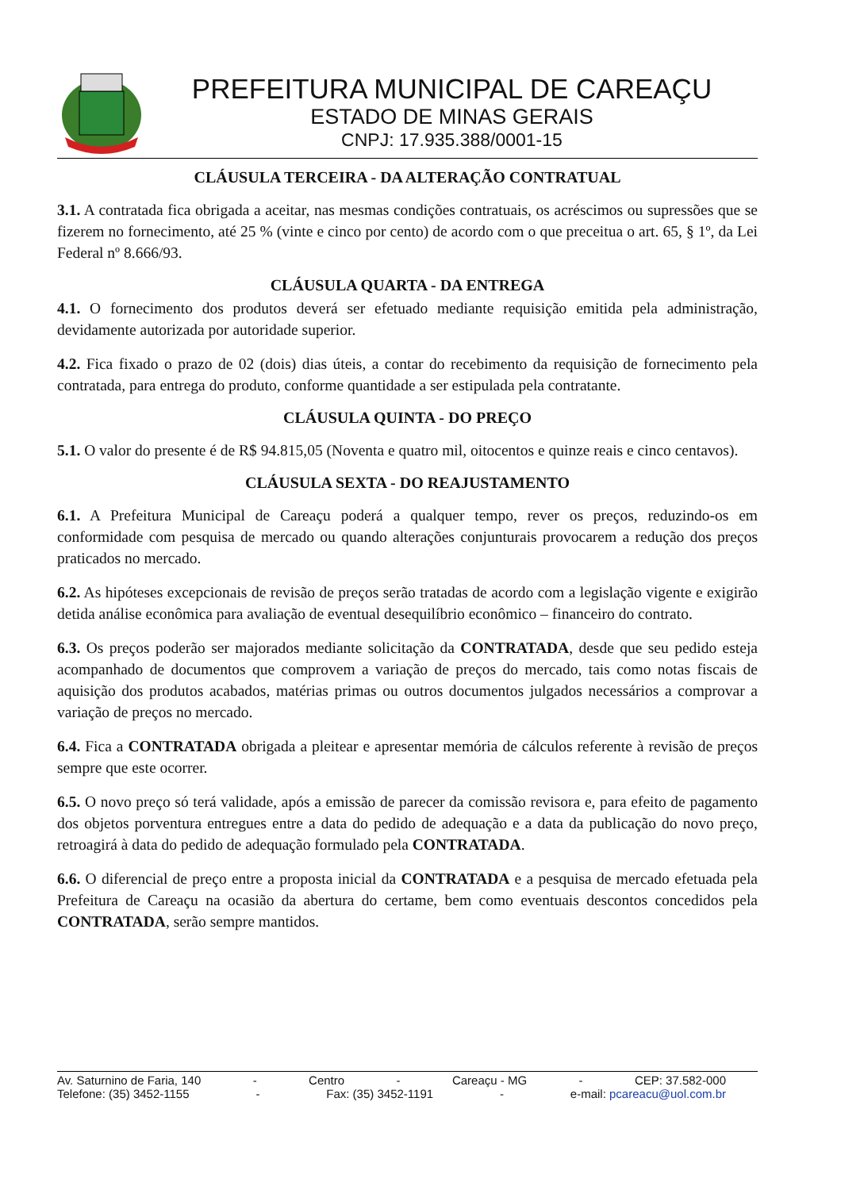PREFEITURA MUNICIPAL DE CAREAÇU
ESTADO DE MINAS GERAIS
CNPJ: 17.935.388/0001-15
CLÁUSULA TERCEIRA - DA ALTERAÇÃO CONTRATUAL
3.1. A contratada fica obrigada a aceitar, nas mesmas condições contratuais, os acréscimos ou supressões que se fizerem no fornecimento, até 25 % (vinte e cinco por cento) de acordo com o que preceitua o art. 65, § 1º, da Lei Federal nº 8.666/93.
CLÁUSULA QUARTA - DA ENTREGA
4.1. O fornecimento dos produtos deverá ser efetuado mediante requisição emitida pela administração, devidamente autorizada por autoridade superior.
4.2. Fica fixado o prazo de 02 (dois) dias úteis, a contar do recebimento da requisição de fornecimento pela contratada, para entrega do produto, conforme quantidade a ser estipulada pela contratante.
CLÁUSULA QUINTA - DO PREÇO
5.1. O valor do presente é de R$ 94.815,05 (Noventa e quatro mil, oitocentos e quinze reais e cinco centavos).
CLÁUSULA SEXTA - DO REAJUSTAMENTO
6.1. A Prefeitura Municipal de Careaçu poderá a qualquer tempo, rever os preços, reduzindo-os em conformidade com pesquisa de mercado ou quando alterações conjunturais provocarem a redução dos preços praticados no mercado.
6.2. As hipóteses excepcionais de revisão de preços serão tratadas de acordo com a legislação vigente e exigirão detida análise econômica para avaliação de eventual desequilíbrio econômico – financeiro do contrato.
6.3. Os preços poderão ser majorados mediante solicitação da CONTRATADA, desde que seu pedido esteja acompanhado de documentos que comprovem a variação de preços do mercado, tais como notas fiscais de aquisição dos produtos acabados, matérias primas ou outros documentos julgados necessários a comprovar a variação de preços no mercado.
6.4. Fica a CONTRATADA obrigada a pleitear e apresentar memória de cálculos referente à revisão de preços sempre que este ocorrer.
6.5. O novo preço só terá validade, após a emissão de parecer da comissão revisora e, para efeito de pagamento dos objetos porventura entregues entre a data do pedido de adequação e a data da publicação do novo preço, retroagirá à data do pedido de adequação formulado pela CONTRATADA.
6.6. O diferencial de preço entre a proposta inicial da CONTRATADA e a pesquisa de mercado efetuada pela Prefeitura de Careaçu na ocasião da abertura do certame, bem como eventuais descontos concedidos pela CONTRATADA, serão sempre mantidos.
Av. Saturnino de Faria, 140 - Centro - Careaçu - MG - CEP: 37.582-000
Telefone: (35) 3452-1155 - Fax: (35) 3452-1191 - e-mail: pcareacu@uol.com.br